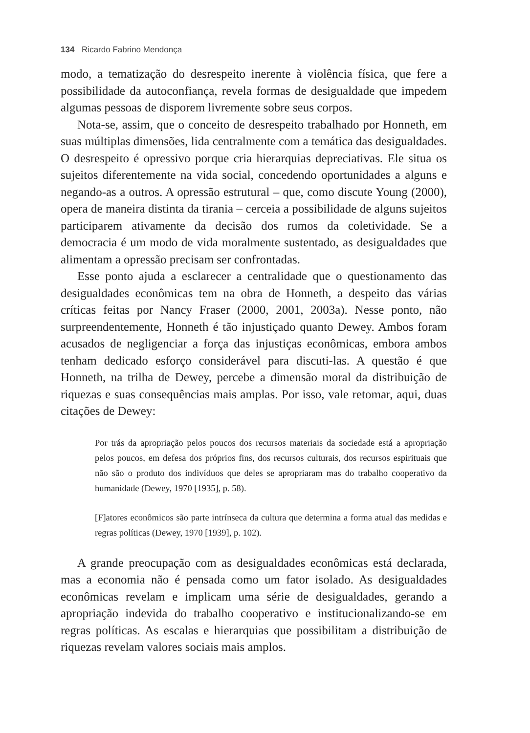134 Ricardo Fabrino Mendonça
modo, a tematização do desrespeito inerente à violência física, que fere a possibilidade da autoconfiança, revela formas de desigualdade que impedem algumas pessoas de disporem livremente sobre seus corpos.
Nota-se, assim, que o conceito de desrespeito trabalhado por Honneth, em suas múltiplas dimensões, lida centralmente com a temática das desigualdades. O desrespeito é opressivo porque cria hierarquias depreciativas. Ele situa os sujeitos diferentemente na vida social, concedendo oportunidades a alguns e negando-as a outros. A opressão estrutural – que, como discute Young (2000), opera de maneira distinta da tirania – cerceia a possibilidade de alguns sujeitos participarem ativamente da decisão dos rumos da coletividade. Se a democracia é um modo de vida moralmente sustentado, as desigualdades que alimentam a opressão precisam ser confrontadas.
Esse ponto ajuda a esclarecer a centralidade que o questionamento das desigualdades econômicas tem na obra de Honneth, a despeito das várias críticas feitas por Nancy Fraser (2000, 2001, 2003a). Nesse ponto, não surpreendentemente, Honneth é tão injustiçado quanto Dewey. Ambos foram acusados de negligenciar a força das injustiças econômicas, embora ambos tenham dedicado esforço considerável para discuti-las. A questão é que Honneth, na trilha de Dewey, percebe a dimensão moral da distribuição de riquezas e suas consequências mais amplas. Por isso, vale retomar, aqui, duas citações de Dewey:
Por trás da apropriação pelos poucos dos recursos materiais da sociedade está a apropriação pelos poucos, em defesa dos próprios fins, dos recursos culturais, dos recursos espirituais que não são o produto dos indivíduos que deles se apropriaram mas do trabalho cooperativo da humanidade (Dewey, 1970 [1935], p. 58).
[F]atores econômicos são parte intrínseca da cultura que determina a forma atual das medidas e regras políticas (Dewey, 1970 [1939], p. 102).
A grande preocupação com as desigualdades econômicas está declarada, mas a economia não é pensada como um fator isolado. As desigualdades econômicas revelam e implicam uma série de desigualdades, gerando a apropriação indevida do trabalho cooperativo e institucionalizando-se em regras políticas. As escalas e hierarquias que possibilitam a distribuição de riquezas revelam valores sociais mais amplos.